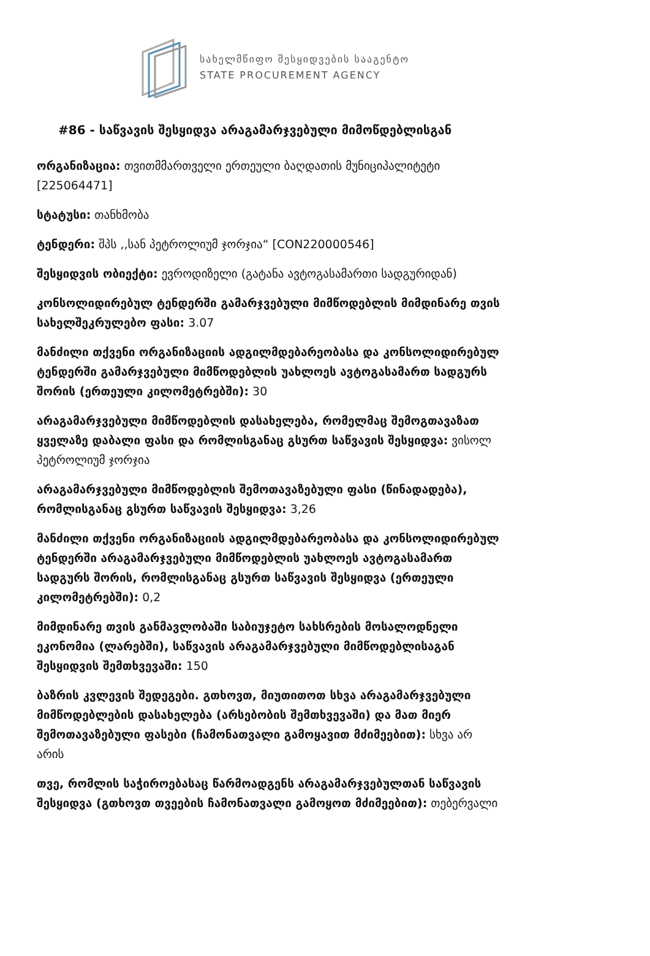სახელმწიფო შესყიდვების სააგენტო
STATE PROCUREMENT AGENCY
#86 - საწვავის შესყიდვა არაგამარჯვებული მიმოწდებლისგან
ორგანიზაცია: თვითმმართველი ერთეული ბაღდათის მუნიციპალიტეტი [225064471]
სტატუსი: თანხმობა
ტენდერი: შპს ,,სან პეტროლიუმ ჯორჯია“ [CON220000546]
შესყიდვის ობიექტი: ევროდიზელი (გატანა ავტოგასამართი სადგურიდან)
კონსოლიდირებულ ტენდერში გამარჯვებული მიმწოდებლის მიმდინარე თვის სახელშეკრულებო ფასი: 3.07
მანძილი თქვენი ორგანიზაციის ადგილმდებარეობასა და კონსოლიდირებულ ტენდერში გამარჯვებული მიმწოდებლის უახლოეს ავტოგასამართ სადგურს შორის (ერთეული კილომეტრებში): 30
არაგამარჯვებული მიმწოდებლის დასახელება, რომელმაც შემოგთავაზათ ყველაზე დაბალი ფასი და რომლისგანაც გსურთ საწვავის შესყიდვა: ვისოლ პეტროლიუმ ჯორჯია
არაგამარჯვებული მიმწოდებლის შემოთავაზებული ფასი (წინადადება), რომლისგანაც გსურთ საწვავის შესყიდვა: 3,26
მანძილი თქვენი ორგანიზაციის ადგილმდებარეობასა და კონსოლიდირებულ ტენდერში არაგამარჯვებული მიმწოდებლის უახლოეს ავტოგასამართ სადგურს შორის, რომლისგანაც გსურთ საწვავის შესყიდვა (ერთეული კილომეტრებში): 0,2
მიმდინარე თვის განმავლობაში საბიუჯეტო სახსრების მოსალოდნელი ეკონომია (ლარებში), საწვავის არაგამარჯვებული მიმწოდებლისაგან შესყიდვის შემთხვევაში: 150
ბაზრის კვლევის შედეგები. გთხოვთ, მიუთითოთ სხვა არაგამარჯვებული მიმწოდებლების დასახელება (არსებობის შემთხვევაში) და მათ მიერ შემოთავაზებული ფასები (ჩამონათვალი გამოყავით მძიმეებით): სხვა არ არის
თვე, რომლის საჭიროებასაც წარმოადგენს არაგამარჯვებულთან საწვავის შესყიდვა (გთხოვთ თვეების ჩამონათვალი გამოყოთ მძიმეებით): თებერვალი